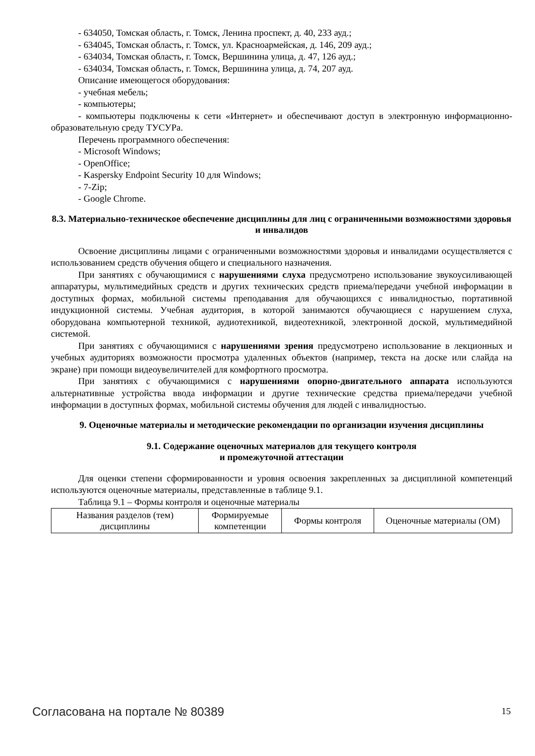- 634050, Томская область, г. Томск, Ленина проспект, д. 40, 233 ауд.;
- 634045, Томская область, г. Томск, ул. Красноармейская, д. 146, 209 ауд.;
- 634034, Томская область, г. Томск, Вершинина улица, д. 47, 126 ауд.;
- 634034, Томская область, г. Томск, Вершинина улица, д. 74, 207 ауд.
Описание имеющегося оборудования:
- учебная мебель;
- компьютеры;
- компьютеры подключены к сети «Интернет» и обеспечивают доступ в электронную информационно-образовательную среду ТУСУРа.
Перечень программного обеспечения:
- Microsoft Windows;
- OpenOffice;
- Kaspersky Endpoint Security 10 для Windows;
- 7-Zip;
- Google Chrome.
8.3. Материально-техническое обеспечение дисциплины для лиц с ограниченными возможностями здоровья и инвалидов
Освоение дисциплины лицами с ограниченными возможностями здоровья и инвалидами осуществляется с использованием средств обучения общего и специального назначения.
При занятиях с обучающимися с нарушениями слуха предусмотрено использование звукоусиливающей аппаратуры, мультимедийных средств и других технических средств приема/передачи учебной информации в доступных формах, мобильной системы преподавания для обучающихся с инвалидностью, портативной индукционной системы. Учебная аудитория, в которой занимаются обучающиеся с нарушением слуха, оборудована компьютерной техникой, аудиотехникой, видеотехникой, электронной доской, мультимедийной системой.
При занятиях с обучающимися с нарушениями зрения предусмотрено использование в лекционных и учебных аудиториях возможности просмотра удаленных объектов (например, текста на доске или слайда на экране) при помощи видеоувеличителей для комфортного просмотра.
При занятиях с обучающимися с нарушениями опорно-двигательного аппарата используются альтернативные устройства ввода информации и другие технические средства приема/передачи учебной информации в доступных формах, мобильной системы обучения для людей с инвалидностью.
9. Оценочные материалы и методические рекомендации по организации изучения дисциплины
9.1. Содержание оценочных материалов для текущего контроля
и промежуточной аттестации
Для оценки степени сформированности и уровня освоения закрепленных за дисциплиной компетенций используются оценочные материалы, представленные в таблице 9.1.
Таблица 9.1 – Формы контроля и оценочные материалы
| Названия разделов (тем) дисциплины | Формируемые компетенции | Формы контроля | Оценочные материалы (ОМ) |
| --- | --- | --- | --- |
Согласована на портале № 80389 15